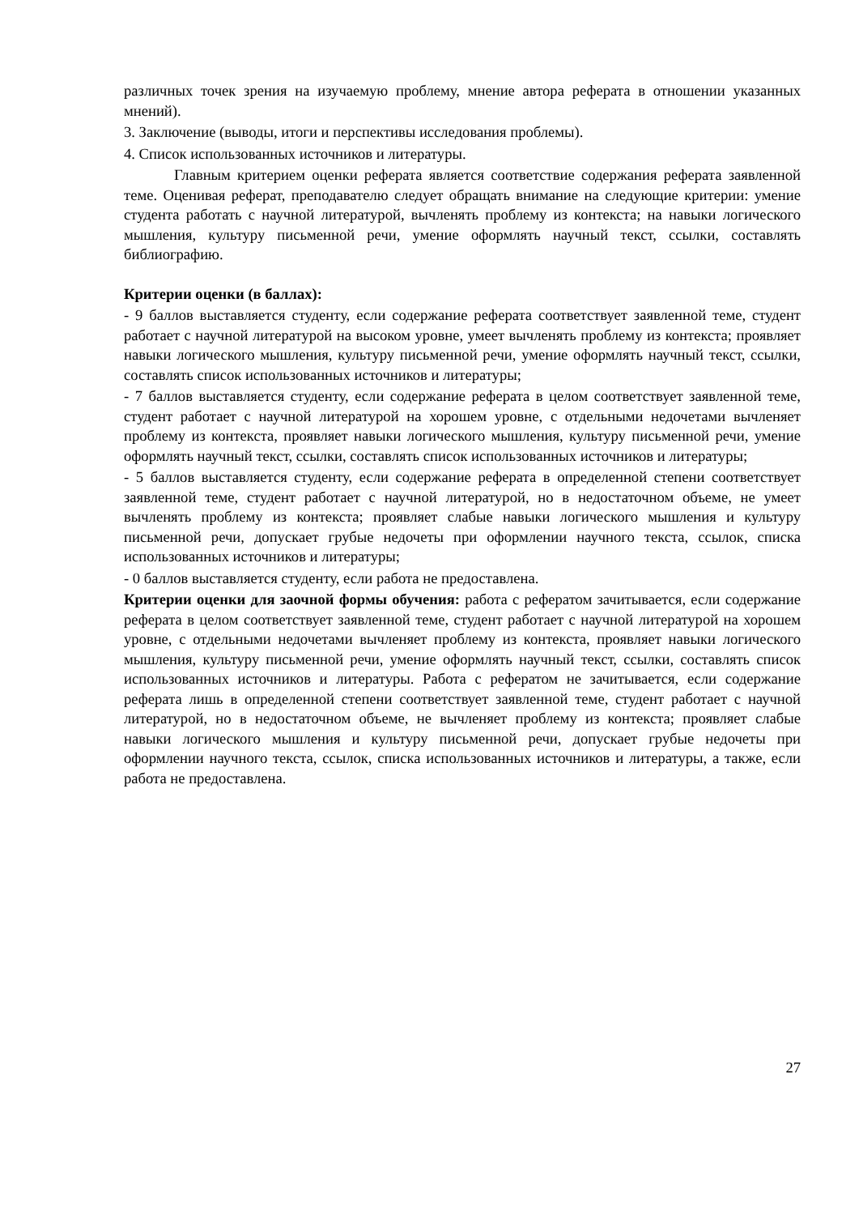различных точек зрения на изучаемую проблему, мнение автора реферата в отношении указанных мнений).
3. Заключение (выводы, итоги и перспективы исследования проблемы).
4. Список использованных источников и литературы.
Главным критерием оценки реферата является соответствие содержания реферата заявленной теме. Оценивая реферат, преподавателю следует обращать внимание на следующие критерии: умение студента работать с научной литературой, вычленять проблему из контекста; на навыки логического мышления, культуру письменной речи, умение оформлять научный текст, ссылки, составлять библиографию.
Критерии оценки (в баллах):
- 9 баллов выставляется студенту, если содержание реферата соответствует заявленной теме, студент работает с научной литературой на высоком уровне, умеет вычленять проблему из контекста; проявляет навыки логического мышления, культуру письменной речи, умение оформлять научный текст, ссылки, составлять список использованных источников и литературы;
- 7 баллов выставляется студенту, если содержание реферата в целом соответствует заявленной теме, студент работает с научной литературой на хорошем уровне, с отдельными недочетами вычленяет проблему из контекста, проявляет навыки логического мышления, культуру письменной речи, умение оформлять научный текст, ссылки, составлять список использованных источников и литературы;
- 5 баллов выставляется студенту, если содержание реферата в определенной степени соответствует заявленной теме, студент работает с научной литературой, но в недостаточном объеме, не умеет вычленять проблему из контекста; проявляет слабые навыки логического мышления и культуру письменной речи, допускает грубые недочеты при оформлении научного текста, ссылок, списка использованных источников и литературы;
- 0 баллов выставляется студенту, если работа не предоставлена.
Критерии оценки для заочной формы обучения: работа с рефератом зачитывается, если содержание реферата в целом соответствует заявленной теме, студент работает с научной литературой на хорошем уровне, с отдельными недочетами вычленяет проблему из контекста, проявляет навыки логического мышления, культуру письменной речи, умение оформлять научный текст, ссылки, составлять список использованных источников и литературы. Работа с рефератом не зачитывается, если содержание реферата лишь в определенной степени соответствует заявленной теме, студент работает с научной литературой, но в недостаточном объеме, не вычленяет проблему из контекста; проявляет слабые навыки логического мышления и культуру письменной речи, допускает грубые недочеты при оформлении научного текста, ссылок, списка использованных источников и литературы, а также, если работа не предоставлена.
27